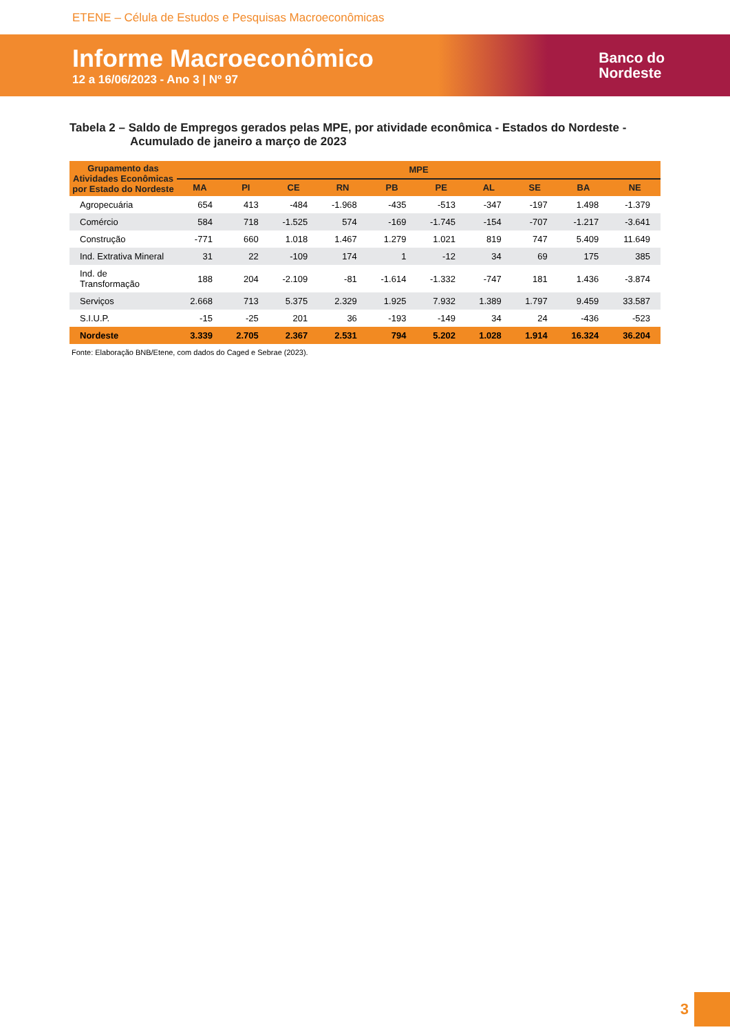ETENE – Célula de Estudos e Pesquisas Macroeconômicas
Informe Macroeconômico
12 a 16/06/2023 - Ano 3 | Nº 97
Banco do
Nordeste
Tabela 2 – Saldo de Empregos gerados pelas MPE, por atividade econômica - Estados do Nordeste - Acumulado de janeiro a março de 2023
| Grupamento das Atividades Econômicas por Estado do Nordeste | MPE | | | | | | | | | |
| --- | --- | --- | --- | --- | --- | --- | --- | --- | --- | --- |
| | MA | PI | CE | RN | PB | PE | AL | SE | BA | NE |
| Agropecuária | 654 | 413 | -484 | -1.968 | -435 | -513 | -347 | -197 | 1.498 | -1.379 |
| Comércio | 584 | 718 | -1.525 | 574 | -169 | -1.745 | -154 | -707 | -1.217 | -3.641 |
| Construção | -771 | 660 | 1.018 | 1.467 | 1.279 | 1.021 | 819 | 747 | 5.409 | 11.649 |
| Ind. Extrativa Mineral | 31 | 22 | -109 | 174 | 1 | -12 | 34 | 69 | 175 | 385 |
| Ind. de Transformação | 188 | 204 | -2.109 | -81 | -1.614 | -1.332 | -747 | 181 | 1.436 | -3.874 |
| Serviços | 2.668 | 713 | 5.375 | 2.329 | 1.925 | 7.932 | 1.389 | 1.797 | 9.459 | 33.587 |
| S.I.U.P. | -15 | -25 | 201 | 36 | -193 | -149 | 34 | 24 | -436 | -523 |
| Nordeste | 3.339 | 2.705 | 2.367 | 2.531 | 794 | 5.202 | 1.028 | 1.914 | 16.324 | 36.204 |
Fonte: Elaboração BNB/Etene, com dados do Caged e Sebrae (2023).
3